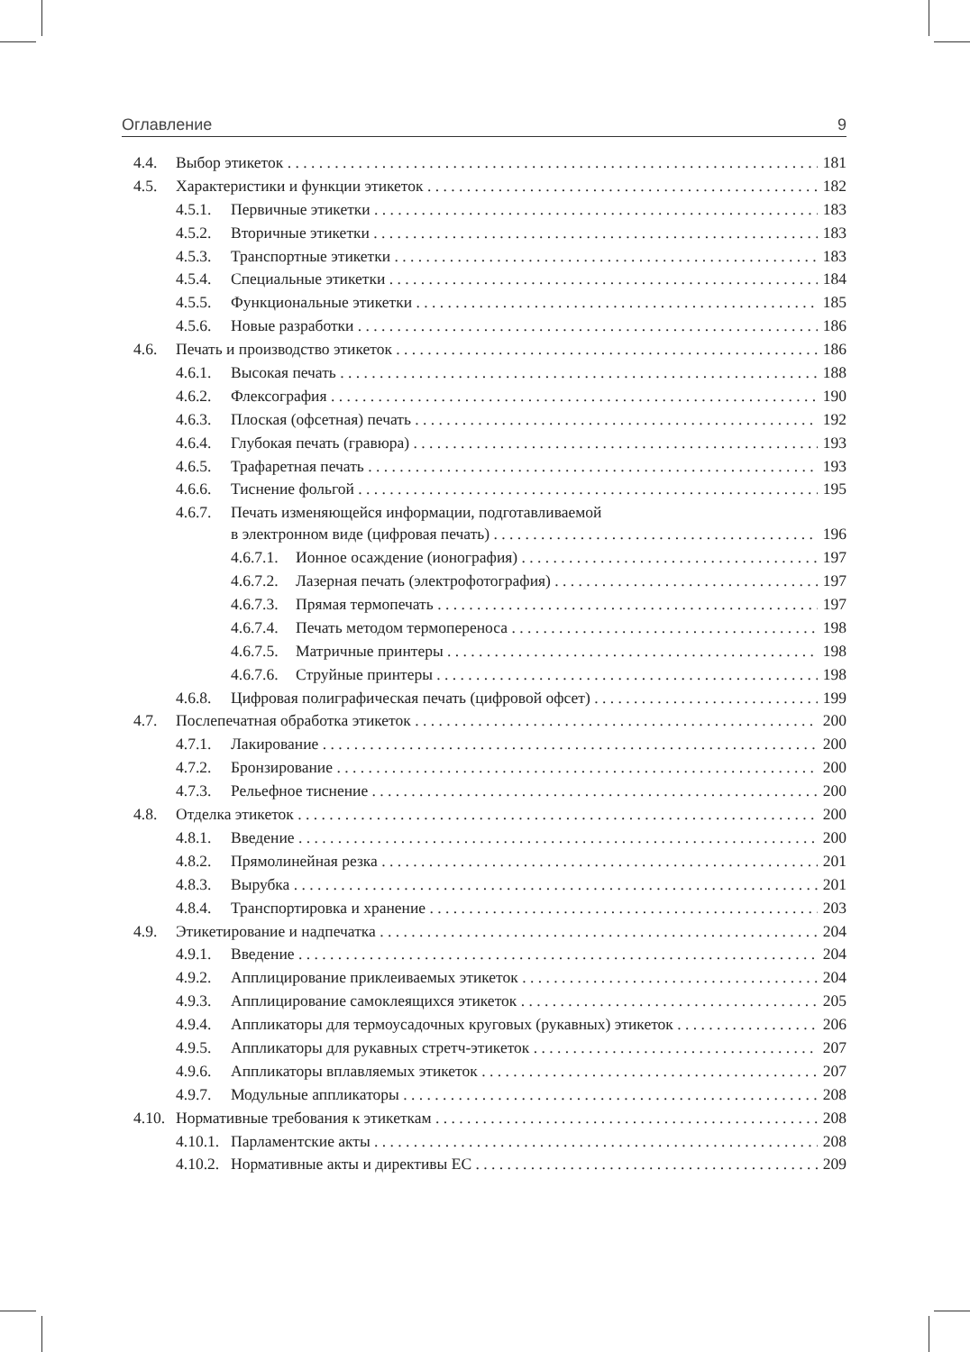Оглавление 9
4.4. Выбор этикеток 181
4.5. Характеристики и функции этикеток 182
4.5.1. Первичные этикетки 183
4.5.2. Вторичные этикетки 183
4.5.3. Транспортные этикетки 183
4.5.4. Специальные этикетки 184
4.5.5. Функциональные этикетки 185
4.5.6. Новые разработки 186
4.6. Печать и производство этикеток 186
4.6.1. Высокая печать 188
4.6.2. Флексография 190
4.6.3. Плоская (офсетная) печать 192
4.6.4. Глубокая печать (гравюра) 193
4.6.5. Трафаретная печать 193
4.6.6. Тиснение фольгой 195
4.6.7. Печать изменяющейся информации, подготавливаемой
в электронном виде (цифровая печать) 196
4.6.7.1. Ионное осаждение (ионография) 197
4.6.7.2. Лазерная печать (электрофотография) 197
4.6.7.3. Прямая термопечать 197
4.6.7.4. Печать методом термопереноса 198
4.6.7.5. Матричные принтеры 198
4.6.7.6. Струйные принтеры 198
4.6.8. Цифровая полиграфическая печать (цифровой офсет) 199
4.7. Послепечатная обработка этикеток 200
4.7.1. Лакирование 200
4.7.2. Бронзирование 200
4.7.3. Рельефное тиснение 200
4.8. Отделка этикеток 200
4.8.1. Введение 200
4.8.2. Прямолинейная резка 201
4.8.3. Вырубка 201
4.8.4. Транспортировка и хранение 203
4.9. Этикетирование и надпечатка 204
4.9.1. Введение 204
4.9.2. Апплицирование приклеиваемых этикеток 204
4.9.3. Апплицирование самоклеящихся этикеток 205
4.9.4. Аппликаторы для термоусадочных круговых (рукавных) этикеток 206
4.9.5. Аппликаторы для рукавных стретч-этикеток 207
4.9.6. Аппликаторы вплавляемых этикеток 207
4.9.7. Модульные аппликаторы 208
4.10. Нормативные требования к этикеткам 208
4.10.1. Парламентские акты 208
4.10.2. Нормативные акты и директивы ЕС 209